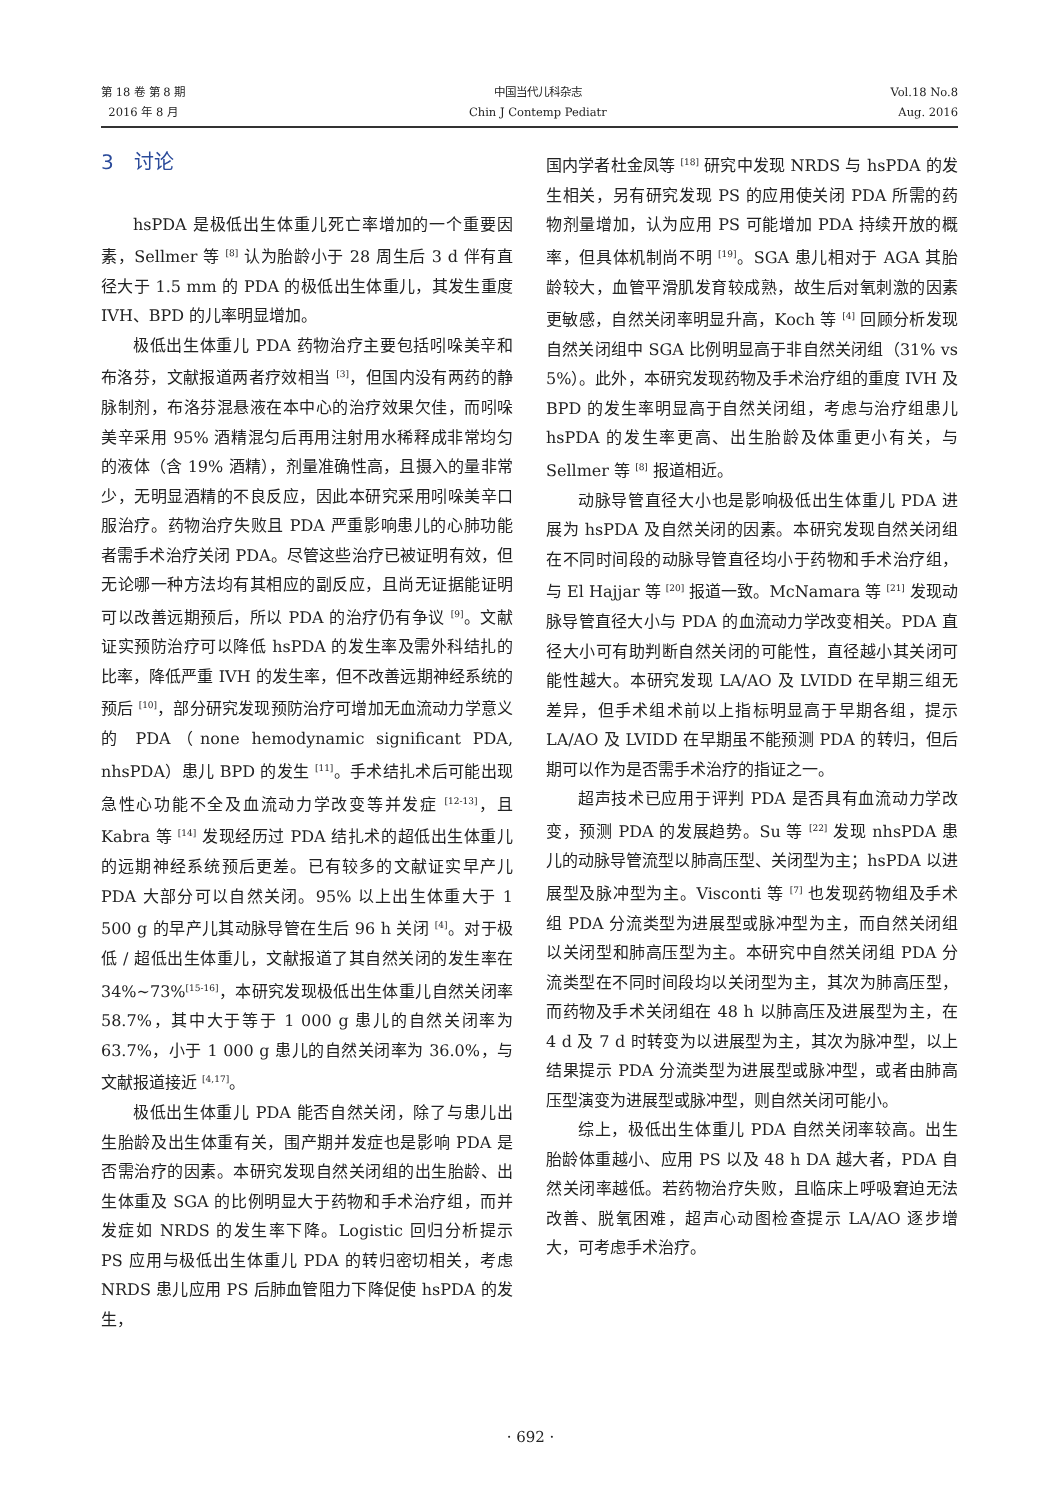第 18 卷 第 8 期
2016 年 8 月
中国当代儿科杂志
Chin J Contemp Pediatr
Vol.18 No.8
Aug. 2016
3　讨论
hsPDA 是极低出生体重儿死亡率增加的一个重要因素，Sellmer 等 <sup>[8]</sup> 认为胎龄小于 28 周生后 3 d 伴有直径大于 1.5 mm 的 PDA 的极低出生体重儿，其发生重度 IVH、BPD 的儿率明显增加。
极低出生体重儿 PDA 药物治疗主要包括吲哚美辛和布洛芬，文献报道两者疗效相当 <sup>[3]</sup>，但国内没有两药的静脉制剂，布洛芬混悬液在本中心的治疗效果欠佳，而吲哚美辛采用 95% 酒精混匀后再用注射用水稀释成非常均匀的液体（含 19% 酒精），剂量准确性高，且摄入的量非常少，无明显酒精的不良反应，因此本研究采用吲哚美辛口服治疗。药物治疗失败且 PDA 严重影响患儿的心肺功能者需手术治疗关闭 PDA。尽管这些治疗已被证明有效，但无论哪一种方法均有其相应的副反应，且尚无证据能证明可以改善远期预后，所以 PDA 的治疗仍有争议 <sup>[9]</sup>。文献证实预防治疗可以降低 hsPDA 的发生率及需外科结扎的比率，降低严重 IVH 的发生率，但不改善远期神经系统的预后 <sup>[10]</sup>，部分研究发现预防治疗可增加无血流动力学意义的 PDA（none hemodynamic significant PDA, nhsPDA）患儿 BPD 的发生 <sup>[11]</sup>。手术结扎术后可能出现急性心功能不全及血流动力学改变等并发症 <sup>[12-13]</sup>，且 Kabra 等 <sup>[14]</sup> 发现经历过 PDA 结扎术的超低出生体重儿的远期神经系统预后更差。已有较多的文献证实早产儿 PDA 大部分可以自然关闭。95% 以上出生体重大于 1 500 g 的早产儿其动脉导管在生后 96 h 关闭 <sup>[4]</sup>。对于极低 / 超低出生体重儿，文献报道了其自然关闭的发生率在 34%~73%<sup>[15-16]</sup>，本研究发现极低出生体重儿自然关闭率 58.7%，其中大于等于 1 000 g 患儿的自然关闭率为 63.7%，小于 1 000 g 患儿的自然关闭率为 36.0%，与文献报道接近 <sup>[4,17]</sup>。
极低出生体重儿 PDA 能否自然关闭，除了与患儿出生胎龄及出生体重有关，围产期并发症也是影响 PDA 是否需治疗的因素。本研究发现自然关闭组的出生胎龄、出生体重及 SGA 的比例明显大于药物和手术治疗组，而并发症如 NRDS 的发生率下降。Logistic 回归分析提示 PS 应用与极低出生体重儿 PDA 的转归密切相关，考虑 NRDS 患儿应用 PS 后肺血管阻力下降促使 hsPDA 的发生，
国内学者杜金凤等 <sup>[18]</sup> 研究中发现 NRDS 与 hsPDA 的发生相关，另有研究发现 PS 的应用使关闭 PDA 所需的药物剂量增加，认为应用 PS 可能增加 PDA 持续开放的概率，但具体机制尚不明 <sup>[19]</sup>。SGA 患儿相对于 AGA 其胎龄较大，血管平滑肌发育较成熟，故生后对氧刺激的因素更敏感，自然关闭率明显升高，Koch 等 <sup>[4]</sup> 回顾分析发现自然关闭组中 SGA 比例明显高于非自然关闭组（31% vs 5%）。此外，本研究发现药物及手术治疗组的重度 IVH 及 BPD 的发生率明显高于自然关闭组，考虑与治疗组患儿 hsPDA 的发生率更高、出生胎龄及体重更小有关，与 Sellmer 等 <sup>[8]</sup> 报道相近。
动脉导管直径大小也是影响极低出生体重儿 PDA 进展为 hsPDA 及自然关闭的因素。本研究发现自然关闭组在不同时间段的动脉导管直径均小于药物和手术治疗组，与 El Hajjar 等 <sup>[20]</sup> 报道一致。McNamara 等 <sup>[21]</sup> 发现动脉导管直径大小与 PDA 的血流动力学改变相关。PDA 直径大小可有助判断自然关闭的可能性，直径越小其关闭可能性越大。本研究发现 LA/AO 及 LVIDD 在早期三组无差异，但手术组术前以上指标明显高于早期各组，提示 LA/AO 及 LVIDD 在早期虽不能预测 PDA 的转归，但后期可以作为是否需手术治疗的指证之一。
超声技术已应用于评判 PDA 是否具有血流动力学改变，预测 PDA 的发展趋势。Su 等 <sup>[22]</sup> 发现 nhsPDA 患儿的动脉导管流型以肺高压型、关闭型为主；hsPDA 以进展型及脉冲型为主。Visconti 等 <sup>[7]</sup> 也发现药物组及手术组 PDA 分流类型为进展型或脉冲型为主，而自然关闭组以关闭型和肺高压型为主。本研究中自然关闭组 PDA 分流类型在不同时间段均以关闭型为主，其次为肺高压型，而药物及手术关闭组在 48 h 以肺高压及进展型为主，在 4 d 及 7 d 时转变为以进展型为主，其次为脉冲型，以上结果提示 PDA 分流类型为进展型或脉冲型，或者由肺高压型演变为进展型或脉冲型，则自然关闭可能小。
综上，极低出生体重儿 PDA 自然关闭率较高。出生胎龄体重越小、应用 PS 以及 48 h DA 越大者，PDA 自然关闭率越低。若药物治疗失败，且临床上呼吸窘迫无法改善、脱氧困难，超声心动图检查提示 LA/AO 逐步增大，可考虑手术治疗。
· 692 ·